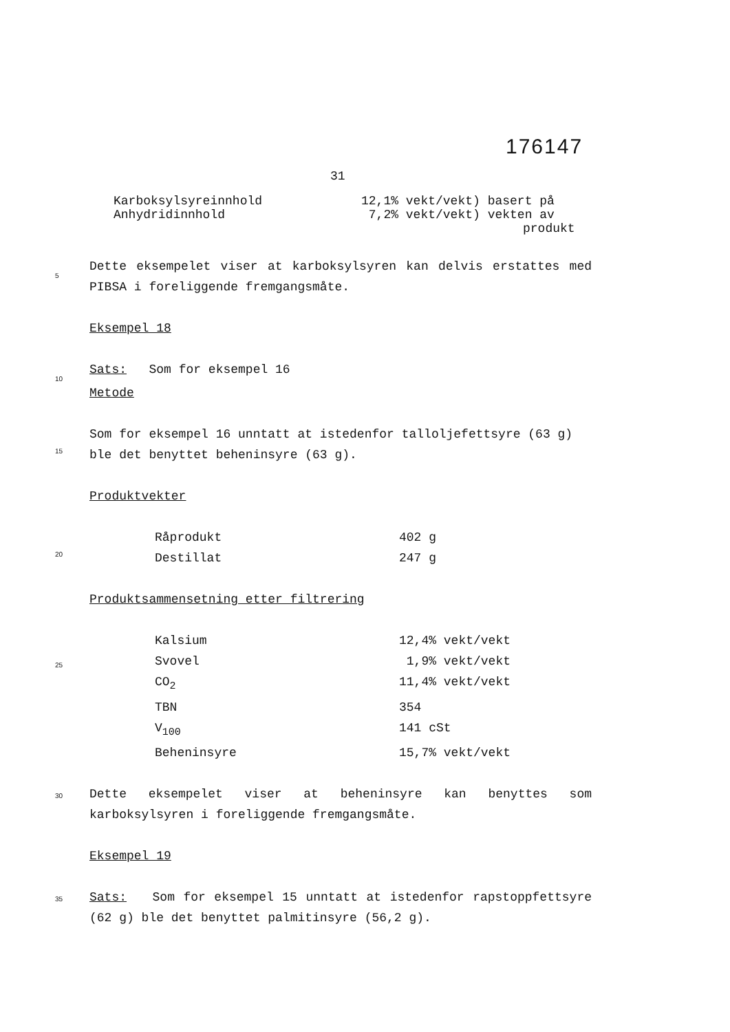176147
31
| Karboksylsyreinnhold | 12,1% vekt/vekt) basert på |
| Anhydridinnhold | 7,2% vekt/vekt) vekten av produkt |
5
Dette eksempelet viser at karboksylsyren kan delvis erstattes med PIBSA i foreliggende fremgangsmåte.
Eksempel 18
10
Sats: Som for eksempel 16
Metode
15
Som for eksempel 16 unntatt at istedenfor talloljefettsyre (63 g) ble det benyttet beheninsyre (63 g).
Produktvekter
20
| Råprodukt | 402 g |
| Destillat | 247 g |
Produktsammensetning etter filtrering
25
| Kalsium | 12,4% vekt/vekt |
| Svovel | 1,9% vekt/vekt |
| CO<sub>2</sub> | 11,4% vekt/vekt |
| TBN | 354 |
| V<sub>100</sub> | 141 cSt |
| Beheninsyre | 15,7% vekt/vekt |
30
Dette eksempelet viser at beheninsyre kan benyttes som karboksylsyren i foreliggende fremgangsmåte.
Eksempel 19
35
Sats: Som for eksempel 15 unntatt at istedenfor rapstoppfettsyre (62 g) ble det benyttet palmitinsyre (56,2 g).